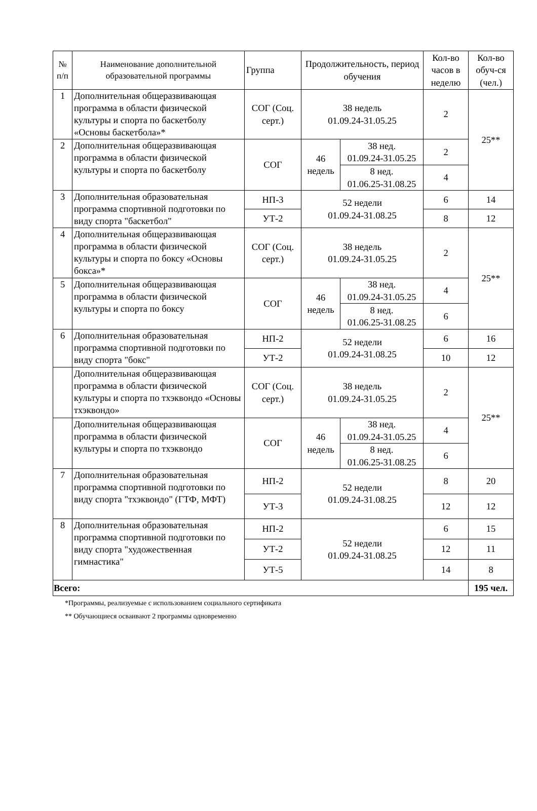| № п/п | Наименование дополнительной образовательной программы | Группа | Продолжительность, период обучения | | Кол-во часов в неделю | Кол-во обуч-ся (чел.) |
| --- | --- | --- | --- | --- | --- | --- |
| 1 | Дополнительная общеразвивающая программа в области физической культуры и спорта по баскетболу «Основы баскетбола»* | СОГ (Соц. серт.) | 38 недель 01.09.24-31.05.25 | | 2 | 25** |
| 2 | Дополнительная общеразвивающая программа в области физической культуры и спорта по баскетболу | СОГ | 46 недель | 38 нед. 01.09.24-31.05.25 | 2 | |
| | | | | 8 нед. 01.06.25-31.08.25 | 4 | |
| 3 | Дополнительная образовательная программа спортивной подготовки по виду спорта "баскетбол" | НП-3 | 52 недели 01.09.24-31.08.25 | | 6 | 14 |
| | | УТ-2 | | | 8 | 12 |
| 4 | Дополнительная общеразвивающая программа в области физической культуры и спорта по боксу «Основы бокса»* | СОГ (Соц. серт.) | 38 недель 01.09.24-31.05.25 | | 2 | 25** |
| 5 | Дополнительная общеразвивающая программа в области физической культуры и спорта по боксу | СОГ | 46 недель | 38 нед. 01.09.24-31.05.25 | 4 | |
| | | | | 8 нед. 01.06.25-31.08.25 | 6 | |
| 6 | Дополнительная образовательная программа спортивной подготовки по виду спорта "бокс" | НП-2 | 52 недели 01.09.24-31.08.25 | | 6 | 16 |
| | | УТ-2 | | | 10 | 12 |
| | Дополнительная общеразвивающая программа в области физической культуры и спорта по тхэквондо «Основы тхэквондо» | СОГ (Соц. серт.) | 38 недель 01.09.24-31.05.25 | | 2 | 25** |
| | Дополнительная общеразвивающая программа в области физической культуры и спорта по тхэквондо | СОГ | 46 недель | 38 нед. 01.09.24-31.05.25 | 4 | |
| | | | | 8 нед. 01.06.25-31.08.25 | 6 | |
| 7 | Дополнительная образовательная программа спортивной подготовки по виду спорта "тхэквондо" (ГТФ, МФТ) | НП-2 | 52 недели 01.09.24-31.08.25 | | 8 | 20 |
| | | УТ-3 | | | 12 | 12 |
| 8 | Дополнительная образовательная программа спортивной подготовки по виду спорта "художественная гимнастика" | НП-2 | 52 недели 01.09.24-31.08.25 | | 6 | 15 |
| | | УТ-2 | | | 12 | 11 |
| | | УТ-5 | | | 14 | 8 |
| Всего: | | | | | | 195 чел. |
*Программы, реализуемые с использованием социального сертификата
** Обучающиеся осваивают 2 программы одновременно